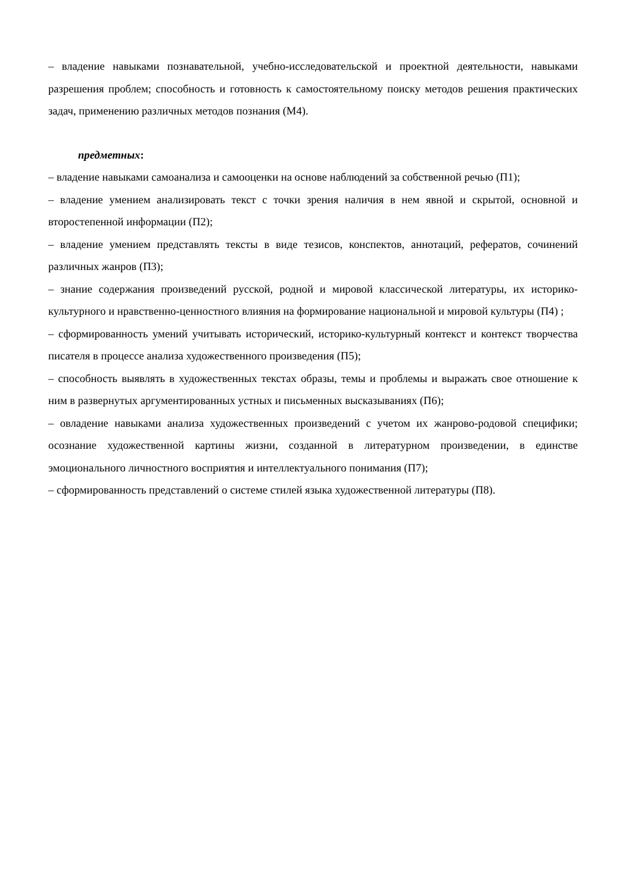– владение навыками познавательной, учебно-исследовательской и проектной деятельности, навыками разрешения проблем; способность и готовность к самостоятельному поиску методов решения практических задач, применению различных методов познания (М4).
предметных:
– владение навыками самоанализа и самооценки на основе наблюдений за собственной речью (П1);
– владение умением анализировать текст с точки зрения наличия в нем явной и скрытой, основной и второстепенной информации (П2);
– владение умением представлять тексты в виде тезисов, конспектов, аннотаций, рефератов, сочинений различных жанров (П3);
– знание содержания произведений русской, родной и мировой классической литературы, их историко-культурного и нравственно-ценностного влияния на формирование национальной и мировой культуры (П4) ;
– сформированность умений учитывать исторический, историко-культурный контекст и контекст творчества писателя в процессе анализа художественного произведения (П5);
– способность выявлять в художественных текстах образы, темы и проблемы и выражать свое отношение к ним в развернутых аргументированных устных и письменных высказываниях (П6);
– овладение навыками анализа художественных произведений с учетом их жанрово-родовой специфики; осознание художественной картины жизни, созданной в литературном произведении, в единстве эмоционального личностного восприятия и интеллектуального понимания (П7);
– сформированность представлений о системе стилей языка художественной литературы (П8).